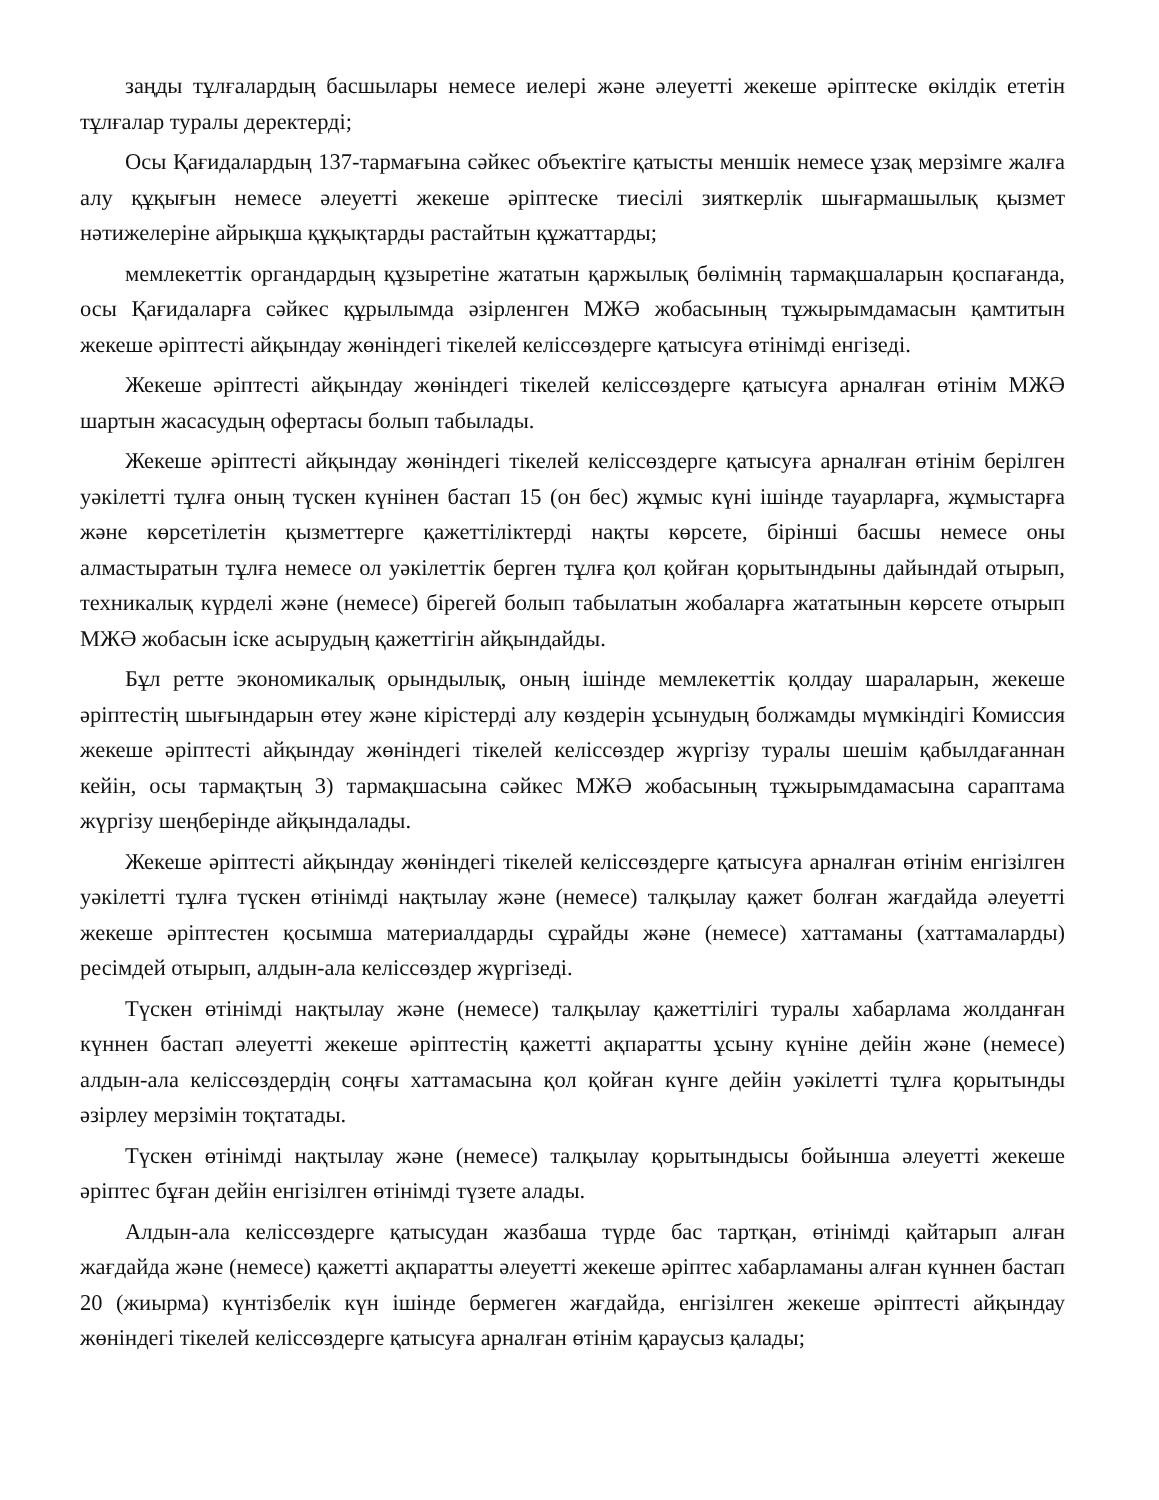заңды тұлғалардың басшылары немесе иелері және әлеуетті жекеше әріптеске өкілдік ететін тұлғалар туралы деректерді;
Осы Қағидалардың 137-тармағына сәйкес объектіге қатысты меншік немесе ұзақ мерзімге жалға алу құқығын немесе әлеуетті жекеше әріптеске тиесілі зияткерлік шығармашылық қызмет нәтижелеріне айрықша құқықтарды растайтын құжаттарды;
мемлекеттік органдардың құзыретіне жататын қаржылық бөлімнің тармақшаларын қоспағанда, осы Қағидаларға сәйкес құрылымда әзірленген МЖӘ жобасының тұжырымдамасын қамтитын жекеше әріптесті айқындау жөніндегі тікелей келіссөздерге қатысуға өтінімді енгізеді.
Жекеше әріптесті айқындау жөніндегі тікелей келіссөздерге қатысуға арналған өтінім МЖӘ шартын жасасудың офертасы болып табылады.
Жекеше әріптесті айқындау жөніндегі тікелей келіссөздерге қатысуға арналған өтінім берілген уәкілетті тұлға оның түскен күнінен бастап 15 (он бес) жұмыс күні ішінде тауарларға, жұмыстарға және көрсетілетін қызметтерге қажеттіліктерді нақты көрсете, бірінші басшы немесе оны алмастыратын тұлға немесе ол уәкілеттік берген тұлға қол қойған қорытындыны дайындай отырып, техникалық күрделі және (немесе) бірегей болып табылатын жобаларға жататынын көрсете отырып МЖӘ жобасын іске асырудың қажеттігін айқындайды.
Бұл ретте экономикалық орындылық, оның ішінде мемлекеттік қолдау шараларын, жекеше әріптестің шығындарын өтеу және кірістерді алу көздерін ұсынудың болжамды мүмкіндігі Комиссия жекеше әріптесті айқындау жөніндегі тікелей келіссөздер жүргізу туралы шешім қабылдағаннан кейін, осы тармақтың 3) тармақшасына сәйкес МЖӘ жобасының тұжырымдамасына сараптама жүргізу шеңберінде айқындалады.
Жекеше әріптесті айқындау жөніндегі тікелей келіссөздерге қатысуға арналған өтінім енгізілген уәкілетті тұлға түскен өтінімді нақтылау және (немесе) талқылау қажет болған жағдайда әлеуетті жекеше әріптестен қосымша материалдарды сұрайды және (немесе) хаттаманы (хаттамаларды) ресімдей отырып, алдын-ала келіссөздер жүргізеді.
Түскен өтінімді нақтылау және (немесе) талқылау қажеттілігі туралы хабарлама жолданған күннен бастап әлеуетті жекеше әріптестің қажетті ақпаратты ұсыну күніне дейін және (немесе) алдын-ала келіссөздердің соңғы хаттамасына қол қойған күнге дейін уәкілетті тұлға қорытынды әзірлеу мерзімін тоқтатады.
Түскен өтінімді нақтылау және (немесе) талқылау қорытындысы бойынша әлеуетті жекеше әріптес бұған дейін енгізілген өтінімді түзете алады.
Алдын-ала келіссөздерге қатысудан жазбаша түрде бас тартқан, өтінімді қайтарып алған жағдайда және (немесе) қажетті ақпаратты әлеуетті жекеше әріптес хабарламаны алған күннен бастап 20 (жиырма) күнтізбелік күн ішінде бермеген жағдайда, енгізілген жекеше әріптесті айқындау жөніндегі тікелей келіссөздерге қатысуға арналған өтінім қараусыз қалады;